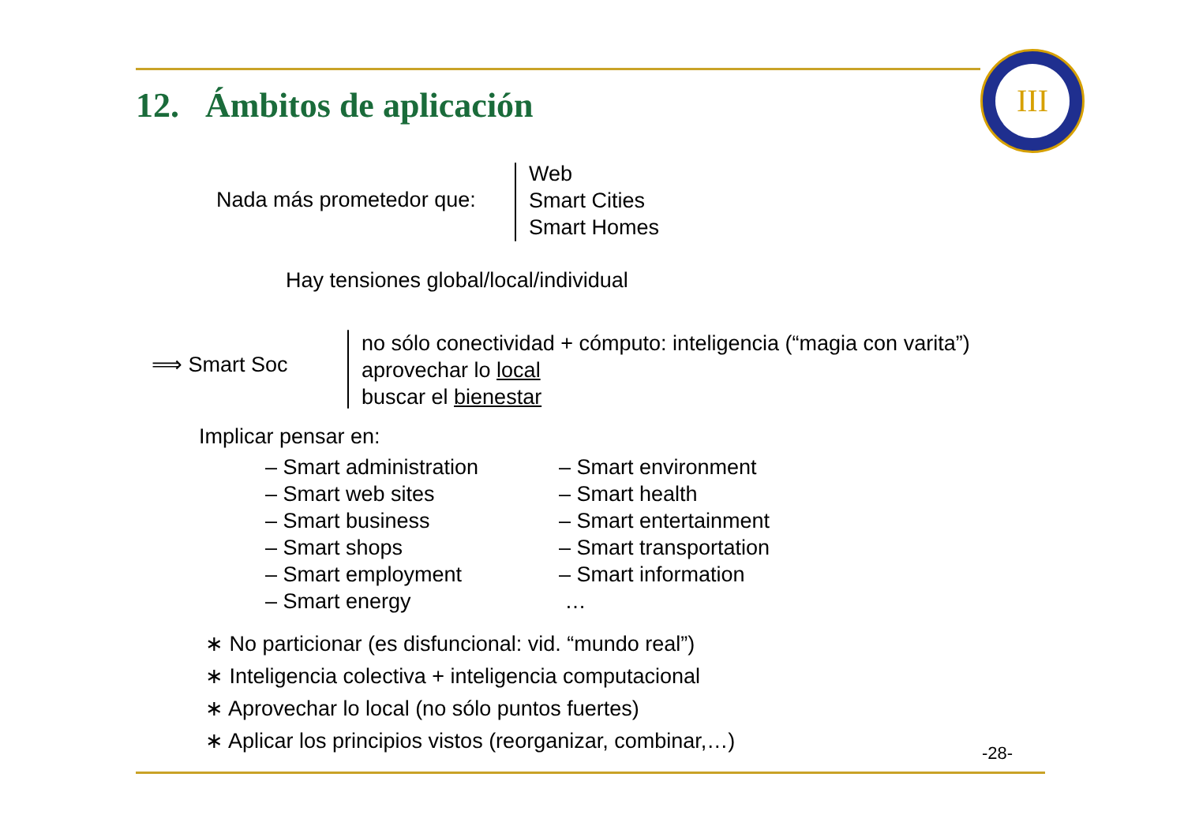12. Ámbitos de aplicación
III
Nada más prometedor que:
Web
Smart Cities
Smart Homes
Hay tensiones global/local/individual
⟹ Smart Soc
no sólo conectividad + cómputo: inteligencia (“magia con varita”)
aprovechar lo local
buscar el bienestar
Implicar pensar en:
– Smart administration
– Smart web sites
– Smart business
– Smart shops
– Smart employment
– Smart energy
– Smart environment
– Smart health
– Smart entertainment
– Smart transportation
– Smart information
…
∗ No particionar (es disfuncional: vid. “mundo real”)
∗ Inteligencia colectiva + inteligencia computacional
∗ Aprovechar lo local (no sólo puntos fuertes)
∗ Aplicar los principios vistos (reorganizar, combinar,…)
-28-